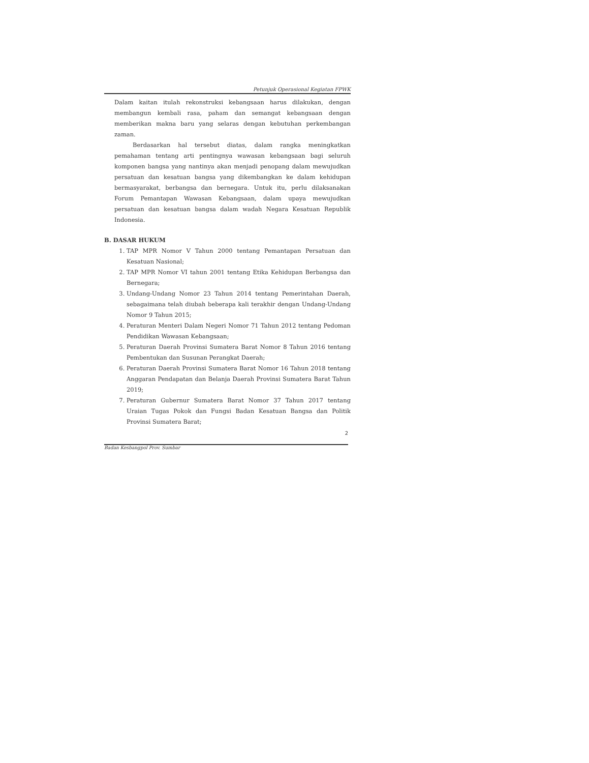Petunjuk Operasional Kegiatan FPWK
Dalam kaitan itulah rekonstruksi kebangsaan harus dilakukan, dengan membangun kembali rasa, paham dan semangat kebangsaan dengan memberikan makna baru yang selaras dengan kebutuhan perkembangan zaman.
Berdasarkan hal tersebut diatas, dalam rangka meningkatkan pemahaman tentang arti pentingnya wawasan kebangsaan bagi seluruh komponen bangsa yang nantinya akan menjadi penopang dalam mewujudkan persatuan dan kesatuan bangsa yang dikembangkan ke dalam kehidupan bermasyarakat, berbangsa dan bernegara. Untuk itu, perlu dilaksanakan Forum Pemantapan Wawasan Kebangsaan, dalam upaya mewujudkan persatuan dan kesatuan bangsa dalam wadah Negara Kesatuan Republik Indonesia.
B. DASAR HUKUM
1. TAP MPR Nomor V Tahun 2000 tentang Pemantapan Persatuan dan Kesatuan Nasional;
2. TAP MPR Nomor VI tahun 2001 tentang Etika Kehidupan Berbangsa dan Bernegara;
3. Undang-Undang Nomor 23 Tahun 2014 tentang Pemerintahan Daerah, sebagaimana telah diubah beberapa kali terakhir dengan Undang-Undang Nomor 9 Tahun 2015;
4. Peraturan Menteri Dalam Negeri Nomor 71 Tahun 2012 tentang Pedoman Pendidikan Wawasan Kebangsaan;
5. Peraturan Daerah Provinsi Sumatera Barat Nomor 8 Tahun 2016 tentang Pembentukan dan Susunan Perangkat Daerah;
6. Peraturan Daerah Provinsi Sumatera Barat Nomor 16 Tahun 2018 tentang Anggaran Pendapatan dan Belanja Daerah Provinsi Sumatera Barat Tahun 2019;
7. Peraturan Gubernur Sumatera Barat Nomor 37 Tahun 2017 tentang Uraian Tugas Pokok dan Fungsi Badan Kesatuan Bangsa dan Politik Provinsi Sumatera Barat;
2
Badan Kesbangpol Prov. Sumbar